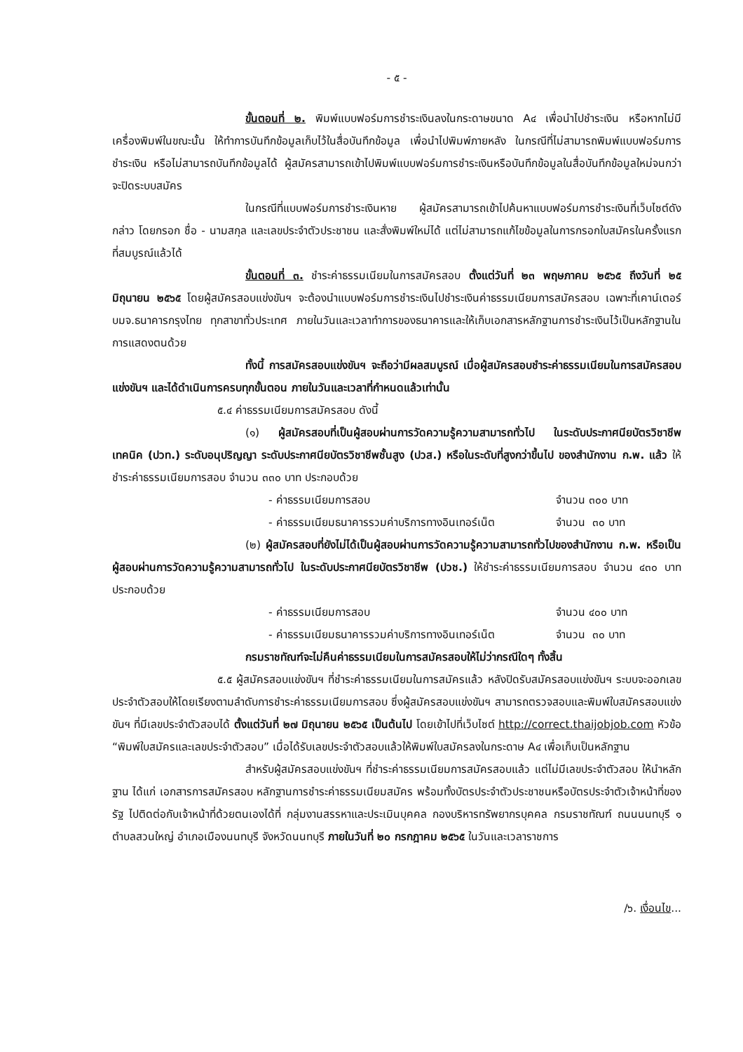- ๕ -
ขั้นตอนที่ ๒. พิมพ์แบบฟอร์มการชำระเงินลงในกระดาษขนาด A๔ เพื่อนำไปชำระเงิน หรือหากไม่มีเครื่องพิมพ์ในขณะนั้น ให้ทำการบันทึกข้อมูลเก็บไว้ในสื่อบันทึกข้อมูล เพื่อนำไปพิมพ์ภายหลัง ในกรณีที่ไม่สามารถพิมพ์แบบฟอร์มการชำระเงิน หรือไม่สามารถบันทึกข้อมูลได้ ผู้สมัครสามารถเข้าไปพิมพ์แบบฟอร์มการชำระเงินหรือบันทึกข้อมูลในสื่อบันทึกข้อมูลใหม่จนกว่าจะปิดระบบสมัคร
ในกรณีที่แบบฟอร์มการชำระเงินหาย ผู้สมัครสามารถเข้าไปค้นหาแบบฟอร์มการชำระเงินที่เว็บไซต์ดังกล่าว โดยกรอก ชื่อ - นามสกุล และเลขประจำตัวประชาชน และสั่งพิมพ์ใหม่ได้ แต่ไม่สามารถแก้ไขข้อมูลในการกรอกใบสมัครในครั้งแรกที่สมบูรณ์แล้วได้
ขั้นตอนที่ ๓. ชำระค่าธรรมเนียมในการสมัครสอบ ตั้งแต่วันที่ ๒๓ พฤษภาคม ๒๕๖๕ ถึงวันที่ ๒๕ มิถุนายน ๒๕๖๕ โดยผู้สมัครสอบแข่งขันฯ จะต้องนำแบบฟอร์มการชำระเงินไปชำระเงินค่าธรรมเนียมการสมัครสอบ เฉพาะที่เคาน์เตอร์ บมจ.ธนาคารกรุงไทย ทุกสาขาทั่วประเทศ ภายในวันและเวลาทำการของธนาคารและให้เก็บเอกสารหลักฐานการชำระเงินไว้เป็นหลักฐานในการแสดงตนด้วย
ทั้งนี้ การสมัครสอบแข่งขันฯ จะถือว่ามีผลสมบูรณ์ เมื่อผู้สมัครสอบชำระค่าธรรมเนียมในการสมัครสอบแข่งขันฯ และได้ดำเนินการครบทุกขั้นตอน ภายในวันและเวลาที่กำหนดแล้วเท่านั้น
๕.๔ ค่าธรรมเนียมการสมัครสอบ ดังนี้
(๑) ผู้สมัครสอบที่เป็นผู้สอบผ่านการวัดความรู้ความสามารถทั่วไป ในระดับประกาศนียบัตรวิชาชีพเทคนิค (ปวท.) ระดับอนุปริญญา ระดับประกาศนียบัตรวิชาชีพชั้นสูง (ปวส.) หรือในระดับที่สูงกว่าขึ้นไป ของสำนักงาน ก.พ. แล้ว ให้ชำระค่าธรรมเนียมการสอบ จำนวน ๓๓๐ บาท ประกอบด้วย
- ค่าธรรมเนียมการสอบ จำนวน ๓๐๐ บาท
- ค่าธรรมเนียมธนาคารรวมค่าบริการทางอินเทอร์เน็ต จำนวน ๓๐ บาท
(๒) ผู้สมัครสอบที่ยังไม่ได้เป็นผู้สอบผ่านการวัดความรู้ความสามารถทั่วไปของสำนักงาน ก.พ. หรือเป็นผู้สอบผ่านการวัดความรู้ความสามารถทั่วไป ในระดับประกาศนียบัตรวิชาชีพ (ปวช.) ให้ชำระค่าธรรมเนียมการสอบ จำนวน ๔๓๐ บาท ประกอบด้วย
- ค่าธรรมเนียมการสอบ จำนวน ๔๐๐ บาท
- ค่าธรรมเนียมธนาคารรวมค่าบริการทางอินเทอร์เน็ต จำนวน ๓๐ บาท
กรมราชทัณฑ์จะไม่คืนค่าธรรมเนียมในการสมัครสอบให้ไม่ว่ากรณีใดๆ ทั้งสิ้น
๕.๕ ผู้สมัครสอบแข่งขันฯ ที่ชำระค่าธรรมเนียมในการสมัครแล้ว หลังปิดรับสมัครสอบแข่งขันฯ ระบบจะออกเลขประจำตัวสอบให้โดยเรียงตามลำดับการชำระค่าธรรมเนียมการสอบ ซึ่งผู้สมัครสอบแข่งขันฯ สามารถตรวจสอบและพิมพ์ใบสมัครสอบแข่งขันฯ ที่มีเลขประจำตัวสอบได้ ตั้งแต่วันที่ ๒๗ มิถุนายน ๒๕๖๕ เป็นต้นไป โดยเข้าไปที่เว็บไซต์ http://correct.thaijobjob.com หัวข้อ “พิมพ์ใบสมัครและเลขประจำตัวสอบ” เมื่อได้รับเลขประจำตัวสอบแล้วให้พิมพ์ใบสมัครลงในกระดาษ A๔ เพื่อเก็บเป็นหลักฐาน
สำหรับผู้สมัครสอบแข่งขันฯ ที่ชำระค่าธรรมเนียมการสมัครสอบแล้ว แต่ไม่มีเลขประจำตัวสอบ ให้นำหลักฐาน ได้แก่ เอกสารการสมัครสอบ หลักฐานการชำระค่าธรรมเนียมสมัคร พร้อมทั้งบัตรประจำตัวประชาชนหรือบัตรประจำตัวเจ้าหน้าที่ของรัฐ ไปติดต่อกับเจ้าหน้าที่ด้วยตนเองได้ที่ กลุ่มงานสรรหาและประเมินบุคคล กองบริหารทรัพยากรบุคคล กรมราชทัณฑ์ ถนนนนทบุรี ๑ ตำบลสวนใหญ่ อำเภอเมืองนนทบุรี จังหวัดนนทบุรี ภายในวันที่ ๒๐ กรกฎาคม ๒๕๖๕ ในวันและเวลาราชการ
/๖. เงื่อนไข...